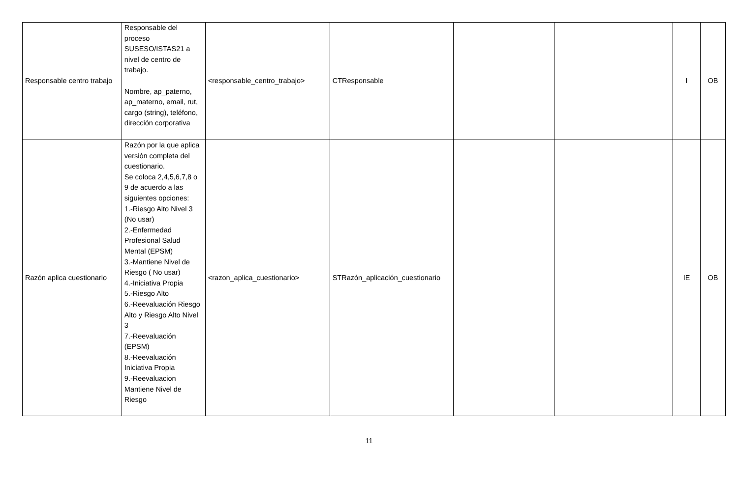| Responsable centro trabajo | Responsable del proceso SUSESO/ISTAS21 a nivel de centro de trabajo. Nombre, ap_paterno, ap_materno, email, rut, cargo (string), teléfono, dirección corporativa | <responsable_centro_trabajo> | CTResponsable | | | I | OB |
| Razón aplica cuestionario | Razón por la que aplica versión completa del cuestionario. Se coloca 2,4,5,6,7,8 o 9 de acuerdo a las siguientes opciones: 1.-Riesgo Alto Nivel 3 (No usar) 2.-Enfermedad Profesional Salud Mental (EPSM) 3.-Mantiene Nivel de Riesgo ( No usar) 4.-Iniciativa Propia 5.-Riesgo Alto 6.-Reevaluación Riesgo Alto y Riesgo Alto Nivel 3 7.-Reevaluación (EPSM) 8.-Reevaluación Iniciativa Propia 9.-Reevaluacion Mantiene Nivel de Riesgo | <razon_aplica_cuestionario> | STRazón_aplicación_cuestionario | | | IE | OB |
11